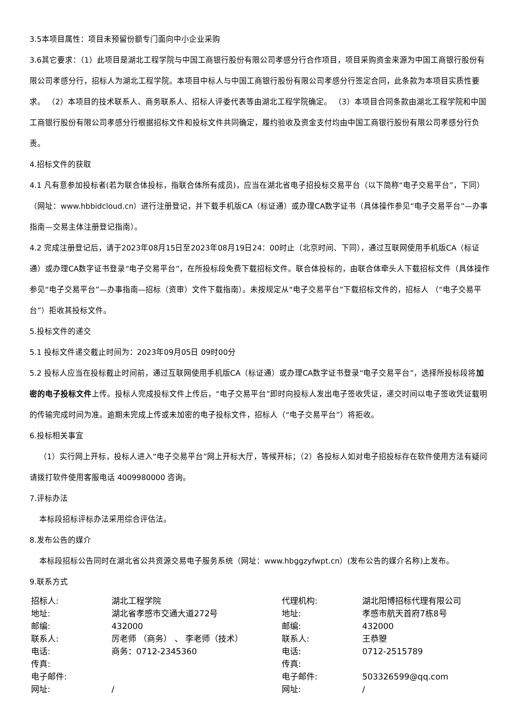3.5本项目属性：项目未预留份额专门面向中小企业采购
3.6其它要求：（1）此项目是湖北工程学院与中国工商银行股份有限公司孝感分行合作项目，项目采购资金来源为中国工商银行股份有限公司孝感分行，招标人为湖北工程学院。本项目中标人与中国工商银行股份有限公司孝感分行签定合同，此条款为本项目实质性要求。 （2）本项目的技术联系人、商务联系人、招标人评委代表等由湖北工程学院确定。 （3）本项目合同条款由湖北工程学院和中国工商银行股份有限公司孝感分行根据招标文件和投标文件共同确定，履约验收及资金支付均由中国工商银行股份有限公司孝感分行负责。
4.招标文件的获取
4.1 凡有意参加投标者(若为联合体投标，指联合体所有成员)，应当在湖北省电子招投标交易平台（以下简称“电子交易平台”，下同）（网址：www.hbbidcloud.cn）进行注册登记，并下载手机版CA（标证通）或办理CA数字证书（具体操作参见“电子交易平台”—办事指南—交易主体注册登记指南）。
4.2 完成注册登记后，请于2023年08月15日至2023年08月19日24：00时止（北京时间、下同），通过互联网使用手机版CA（标证通）或办理CA数字证书登录“电子交易平台”，在所投标段免费下载招标文件。联合体投标的，由联合体牵头人下载招标文件（具体操作参见“电子交易平台”—办事指南—招标（资审）文件下载指南）。未按规定从“电子交易平台”下载招标文件的，招标人 （“电子交易平台”）拒收其投标文件。
5.投标文件的递交
5.1 投标文件递交截止时间为：2023年09月05日 09时00分
5.2 投标人应当在投标截止时间前，通过互联网使用手机版CA（标证通）或办理CA数字证书登录“电子交易平台”，选择所投标段将加密的电子投标文件上传。投标人完成投标文件上传后，“电子交易平台”即时向投标人发出电子签收凭证，递交时间以电子签收凭证载明的传输完成时间为准。逾期未完成上传或未加密的电子投标文件，招标人（“电子交易平台”）将拒收。
6.投标相关事宜
（1）实行网上开标，投标人进入“电子交易平台”网上开标大厅，等候开标；（2）各投标人如对电子招投标存在软件使用方法有疑问请拨打软件使用客服电话 4009980000 咨询。
7.评标办法
本标段招标评标办法采用综合评估法。
8.发布公告的媒介
本标段招标公告同时在湖北省公共资源交易电子服务系统（网址：www.hbggzyfwpt.cn）(发布公告的媒介名称)上发布。
9.联系方式
| 招标人: | 湖北工程学院 | 代理机构: | 湖北阳博招标代理有限公司 |
| 地址: | 湖北省孝感市交通大道272号 | 地址: | 孝感市航天首府7栋8号 |
| 邮编: | 432000 | 邮编: | 432000 |
| 联系人: | 厉老师 （商务） 、 李老师（技术） | 联系人: | 王恭曌 |
| 电话: | 商务：0712-2345360 | 电话: | 0712-2515789 |
| 传真: | | 传真: | |
| 电子邮件: | | 电子邮件: | 503326599@qq.com |
| 网址: | / | 网址: | / |